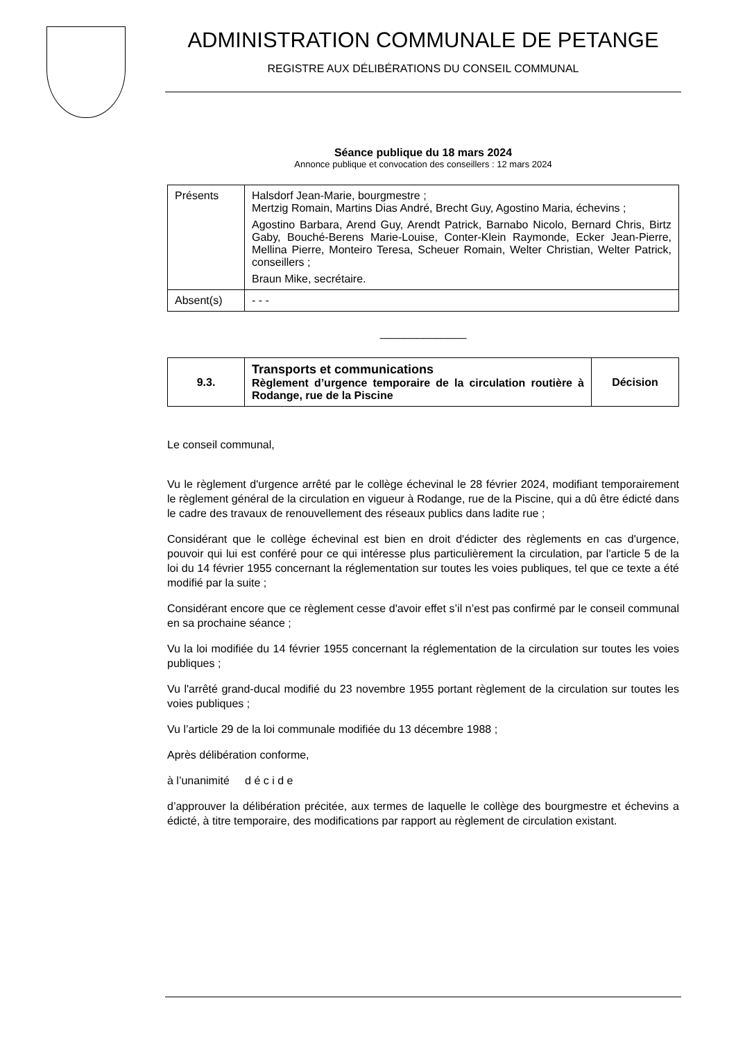ADMINISTRATION COMMUNALE DE PETANGE
REGISTRE AUX DÉLIBÉRATIONS DU CONSEIL COMMUNAL
Séance publique du 18 mars 2024
Annonce publique et convocation des conseillers : 12 mars 2024
| Présents | Halsdorf Jean-Marie, bourgmestre ; Mertzig Romain, Martins Dias André, Brecht Guy, Agostino Maria, échevins ; Agostino Barbara, Arend Guy, Arendt Patrick, Barnabo Nicolo, Bernard Chris, Birtz Gaby, Bouché-Berens Marie-Louise, Conter-Klein Raymonde, Ecker Jean-Pierre, Mellina Pierre, Monteiro Teresa, Scheuer Romain, Welter Christian, Welter Patrick, conseillers ; Braun Mike, secrétaire. |
| Absent(s) | - - - |
______________
| 9.3. | Transports et communications Règlement d’urgence temporaire de la circulation routière à Rodange, rue de la Piscine | Décision |
Le conseil communal,
Vu le règlement d'urgence arrêté par le collège échevinal le 28 février 2024, modifiant temporairement le règlement général de la circulation en vigueur à Rodange, rue de la Piscine, qui a dû être édicté dans le cadre des travaux de renouvellement des réseaux publics dans ladite rue ;
Considérant que le collège échevinal est bien en droit d'édicter des règlements en cas d'urgence, pouvoir qui lui est conféré pour ce qui intéresse plus particulièrement la circulation, par l'article 5 de la loi du 14 février 1955 concernant la réglementation sur toutes les voies publiques, tel que ce texte a été modifié par la suite ;
Considérant encore que ce règlement cesse d'avoir effet s’il n’est pas confirmé par le conseil communal en sa prochaine séance ;
Vu la loi modifiée du 14 février 1955 concernant la réglementation de la circulation sur toutes les voies publiques ;
Vu l'arrêté grand-ducal modifié du 23 novembre 1955 portant règlement de la circulation sur toutes les voies publiques ;
Vu l’article 29 de la loi communale modifiée du 13 décembre 1988 ;
Après délibération conforme,
à l’unanimité d é c i d e
d’approuver la délibération précitée, aux termes de laquelle le collège des bourgmestre et échevins a édicté, à titre temporaire, des modifications par rapport au règlement de circulation existant.